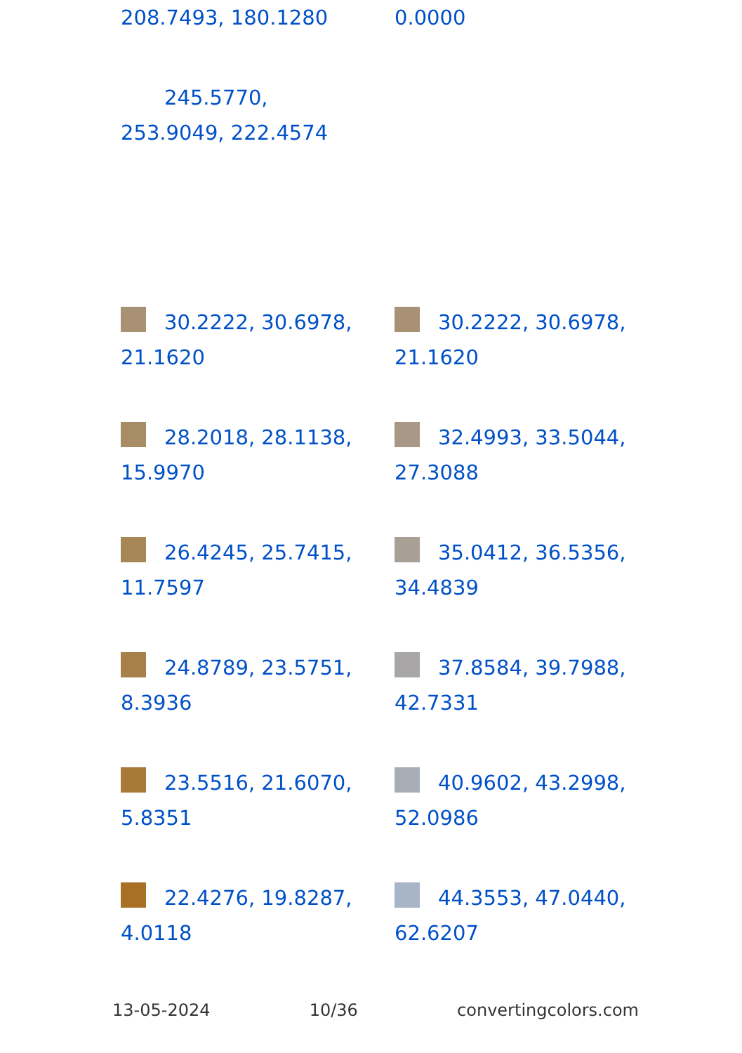208.7493, 180.1280 0.0000
245.5770,
253.9049, 222.4574
30.2222, 30.6978, 21.1620
30.2222, 30.6978, 21.1620
28.2018, 28.1138, 15.9970
32.4993, 33.5044, 27.3088
26.4245, 25.7415, 11.7597
35.0412, 36.5356, 34.4839
24.8789, 23.5751, 8.3936
37.8584, 39.7988, 42.7331
23.5516, 21.6070, 5.8351
40.9602, 43.2998, 52.0986
22.4276, 19.8287, 4.0118
44.3553, 47.0440, 62.6207
13-05-2024 10/36 convertingcolors.com